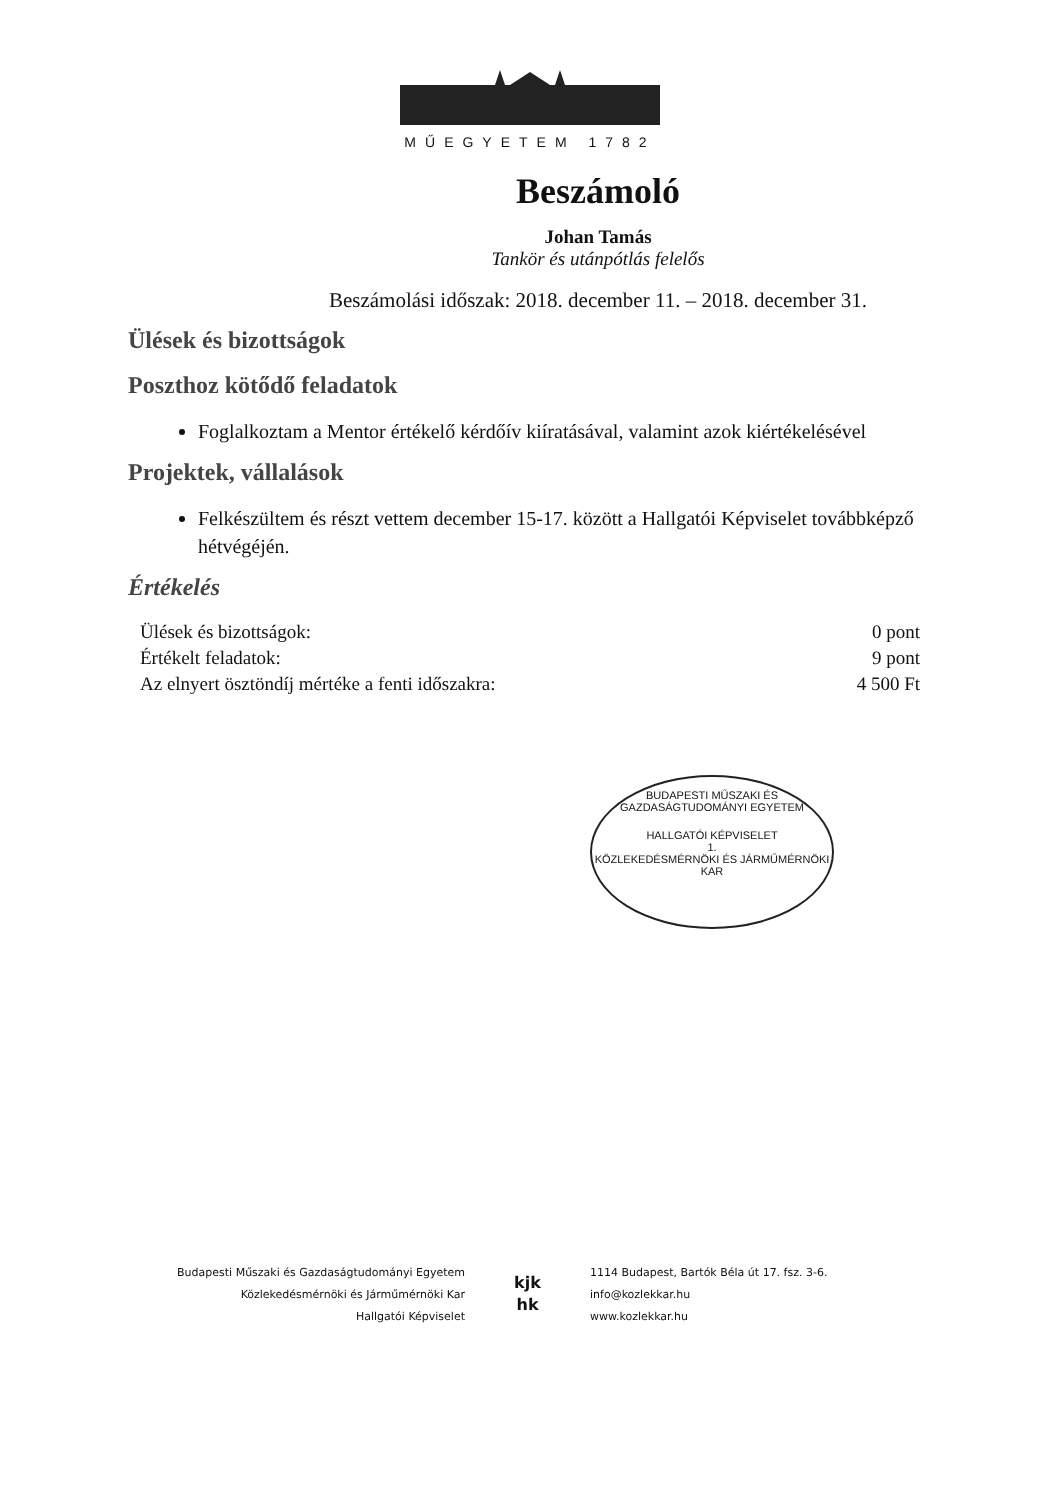MŰEGYETEM 1782
Beszámoló
Johan Tamás
Tankör és utánpótlás felelős
Beszámolási időszak: 2018. december 11. – 2018. december 31.
Ülések és bizottságok
Poszthoz kötődő feladatok
Foglalkoztam a Mentor értékelő kérdőív kiíratásával, valamint azok kiértékelésével
Projektek, vállalások
Felkészültem és részt vettem december 15-17. között a Hallgatói Képviselet továbbképző hétvégéjén.
Értékelés
| Ülések és bizottságok: | 0 pont |
| Értékelt feladatok: | 9 pont |
| Az elnyert ösztöndíj mértéke a fenti időszakra: | 4 500 Ft |
BUDAPESTI MŰSZAKI ÉS GAZDASÁGTUDOMÁNYI EGYETEM
HALLGATÓI KÉPVISELET
1.
KÖZLEKEDÉSMÉRNÖKI ÉS JÁRMŰMÉRNÖKI KAR
Budapesti Műszaki és Gazdaságtudományi Egyetem
Közlekedésmérnöki és Járműmérnöki Kar
Hallgatói Képviselet
kjk
hk
1114 Budapest, Bartók Béla út 17. fsz. 3-6.
info@kozlekkar.hu
www.kozlekkar.hu